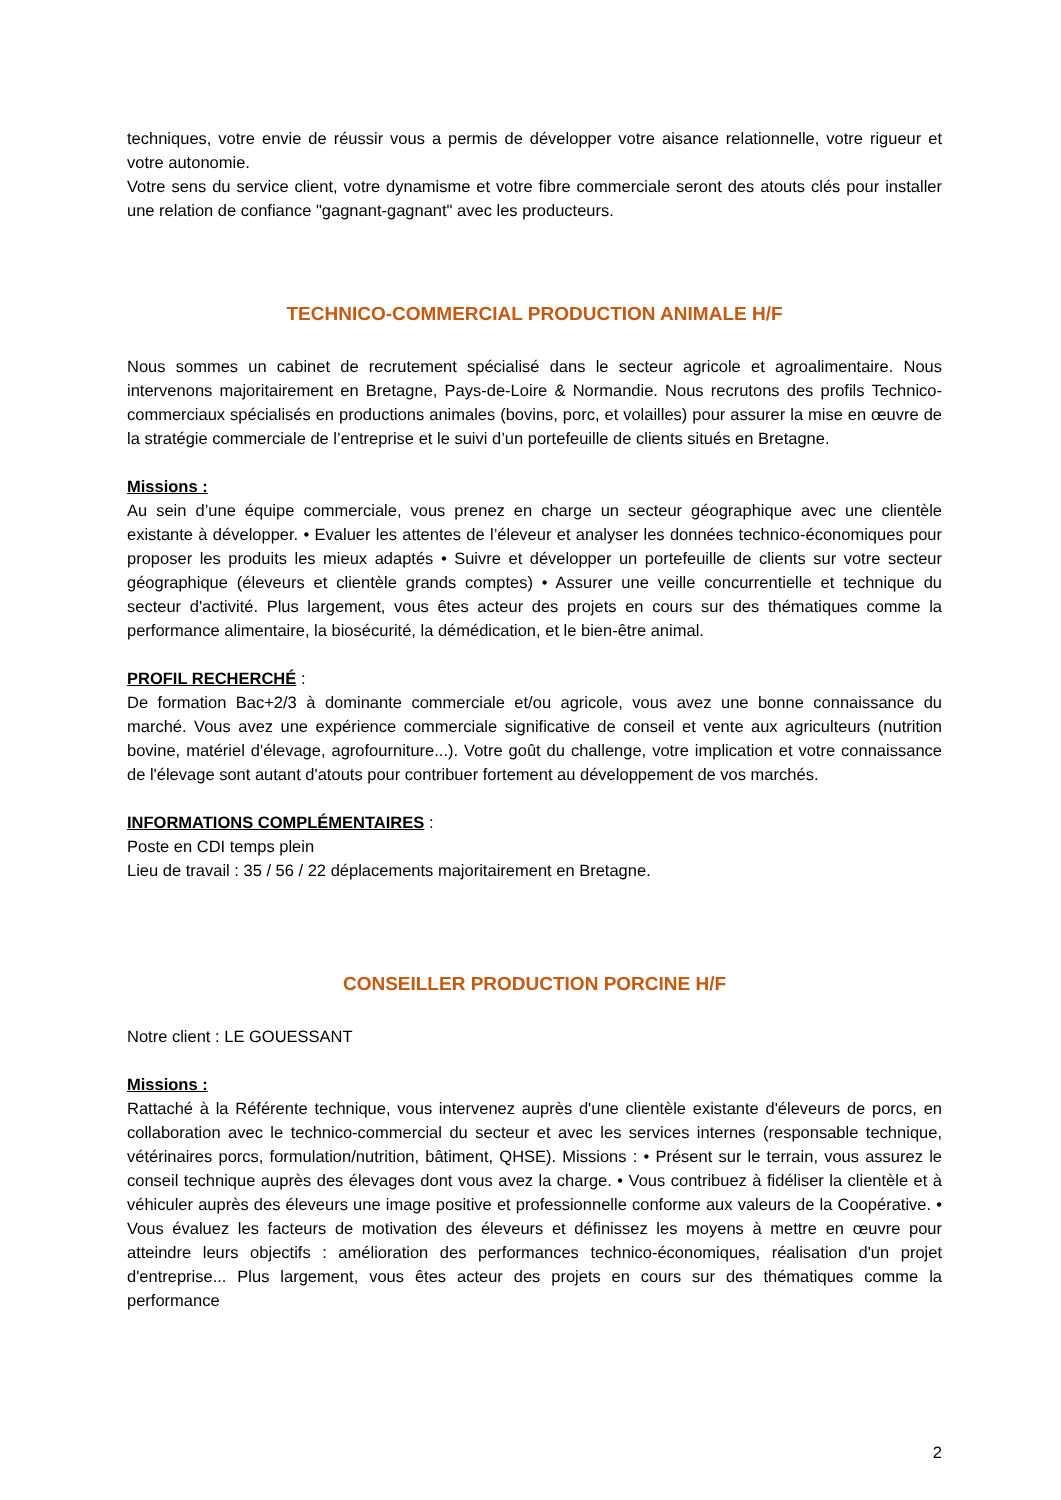techniques, votre envie de réussir vous a permis de développer votre aisance relationnelle, votre rigueur et votre autonomie.
Votre sens du service client, votre dynamisme et votre fibre commerciale seront des atouts clés pour installer une relation de confiance "gagnant-gagnant" avec les producteurs.
TECHNICO-COMMERCIAL PRODUCTION ANIMALE H/F
Nous sommes un cabinet de recrutement spécialisé dans le secteur agricole et agroalimentaire. Nous intervenons majoritairement en Bretagne, Pays-de-Loire & Normandie. Nous recrutons des profils Technico-commerciaux spécialisés en productions animales (bovins, porc, et volailles) pour assurer la mise en œuvre de la stratégie commerciale de l’entreprise et le suivi d’un portefeuille de clients situés en Bretagne.
Missions :
Au sein d’une équipe commerciale, vous prenez en charge un secteur géographique avec une clientèle existante à développer. • Evaluer les attentes de l’éleveur et analyser les données technico-économiques pour proposer les produits les mieux adaptés • Suivre et développer un portefeuille de clients sur votre secteur géographique (éleveurs et clientèle grands comptes) • Assurer une veille concurrentielle et technique du secteur d'activité. Plus largement, vous êtes acteur des projets en cours sur des thématiques comme la performance alimentaire, la biosécurité, la démédication, et le bien-être animal.
PROFIL RECHERCHÉ :
De formation Bac+2/3 à dominante commerciale et/ou agricole, vous avez une bonne connaissance du marché. Vous avez une expérience commerciale significative de conseil et vente aux agriculteurs (nutrition bovine, matériel d'élevage, agrofourniture...). Votre goût du challenge, votre implication et votre connaissance de l'élevage sont autant d'atouts pour contribuer fortement au développement de vos marchés.
INFORMATIONS COMPLÉMENTAIRES :
Poste en CDI temps plein
Lieu de travail : 35 / 56 / 22 déplacements majoritairement en Bretagne.
CONSEILLER PRODUCTION PORCINE H/F
Notre client : LE GOUESSANT
Missions :
Rattaché à la Référente technique, vous intervenez auprès d'une clientèle existante d'éleveurs de porcs, en collaboration avec le technico-commercial du secteur et avec les services internes (responsable technique, vétérinaires porcs, formulation/nutrition, bâtiment, QHSE). Missions : • Présent sur le terrain, vous assurez le conseil technique auprès des élevages dont vous avez la charge. • Vous contribuez à fidéliser la clientèle et à véhiculer auprès des éleveurs une image positive et professionnelle conforme aux valeurs de la Coopérative. • Vous évaluez les facteurs de motivation des éleveurs et définissez les moyens à mettre en œuvre pour atteindre leurs objectifs : amélioration des performances technico-économiques, réalisation d'un projet d'entreprise... Plus largement, vous êtes acteur des projets en cours sur des thématiques comme la performance
2